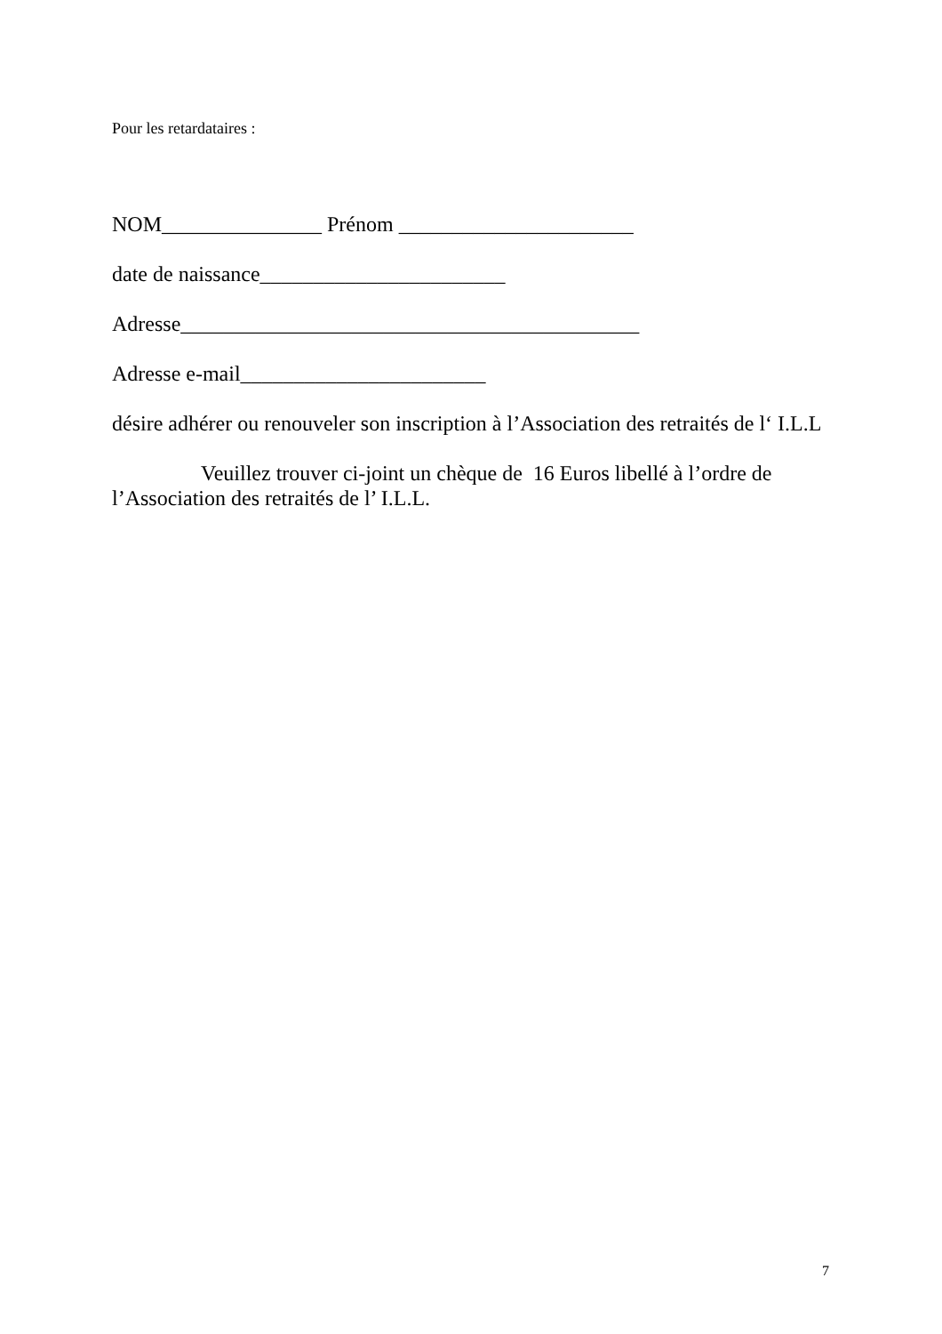Pour les retardataires :
NOM_______________ Prénom ______________________
date de naissance_______________________
Adresse___________________________________________
Adresse e-mail_______________________
désire adhérer ou renouveler son inscription à l’Association des retraités de l‘ I.L.L
Veuillez trouver ci-joint un chèque de 16 Euros libellé à l’ordre de l’Association des retraités de l’ I.L.L.
7